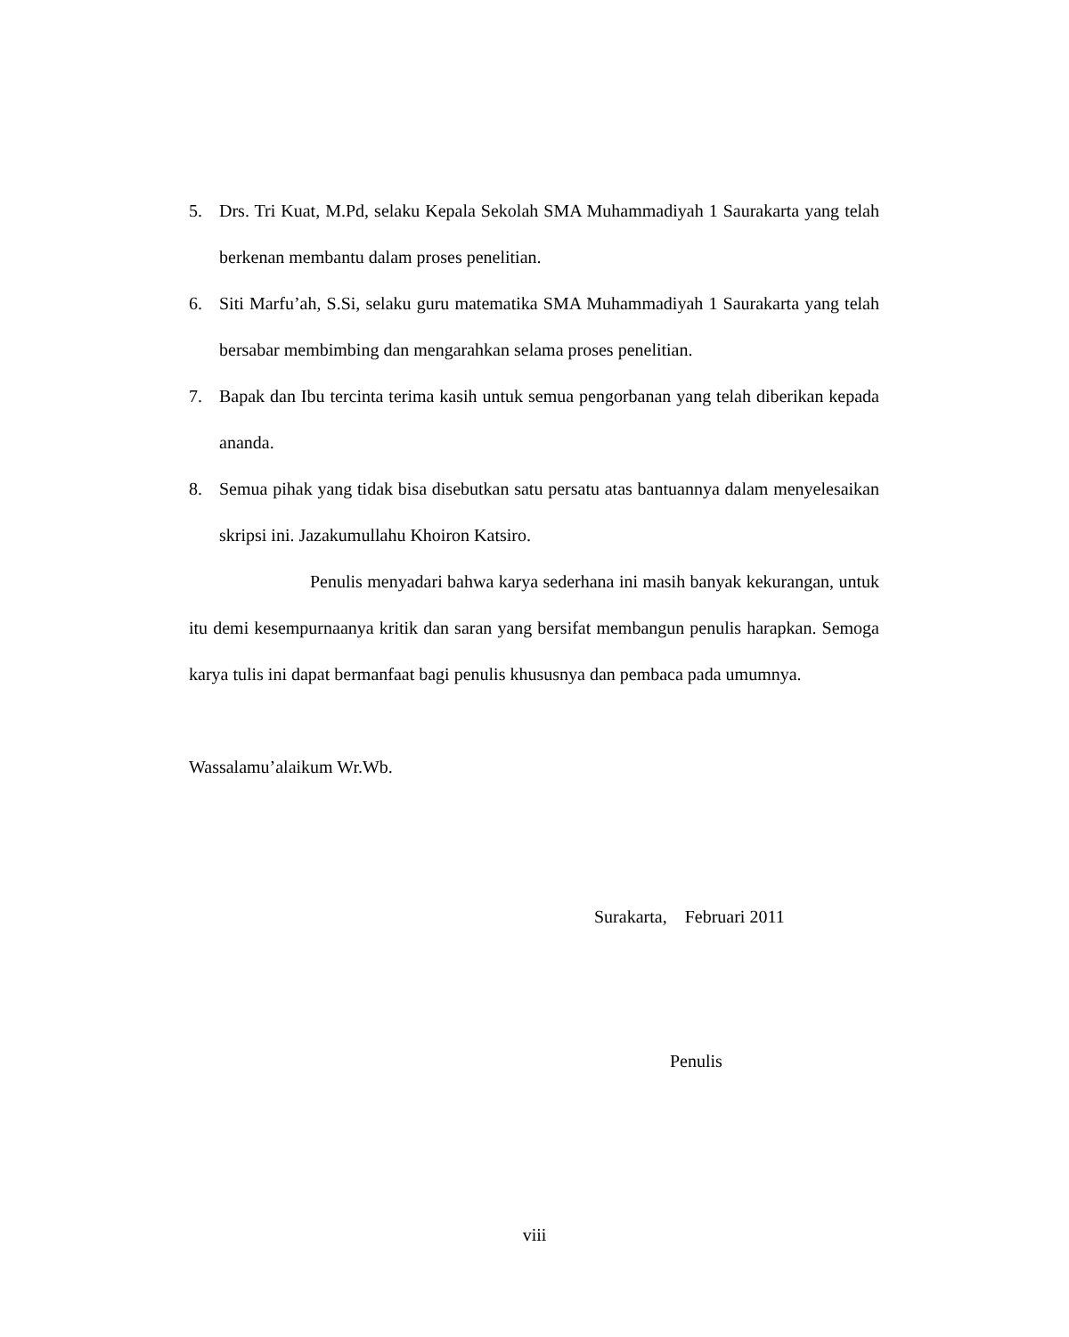5. Drs. Tri Kuat, M.Pd, selaku Kepala Sekolah SMA Muhammadiyah 1 Saurakarta yang telah berkenan membantu dalam proses penelitian.
6. Siti Marfu’ah, S.Si, selaku guru matematika SMA Muhammadiyah 1 Saurakarta yang telah bersabar membimbing dan mengarahkan selama proses penelitian.
7. Bapak dan Ibu tercinta terima kasih untuk semua pengorbanan yang telah diberikan kepada ananda.
8. Semua pihak yang tidak bisa disebutkan satu persatu atas bantuannya dalam menyelesaikan skripsi ini. Jazakumullahu Khoiron Katsiro.
Penulis menyadari bahwa karya sederhana ini masih banyak kekurangan, untuk itu demi kesempurnaanya kritik dan saran yang bersifat membangun penulis harapkan. Semoga karya tulis ini dapat bermanfaat bagi penulis khususnya dan pembaca pada umumnya.
Wassalamu’alaikum Wr.Wb.
Surakarta, Februari 2011
Penulis
viii